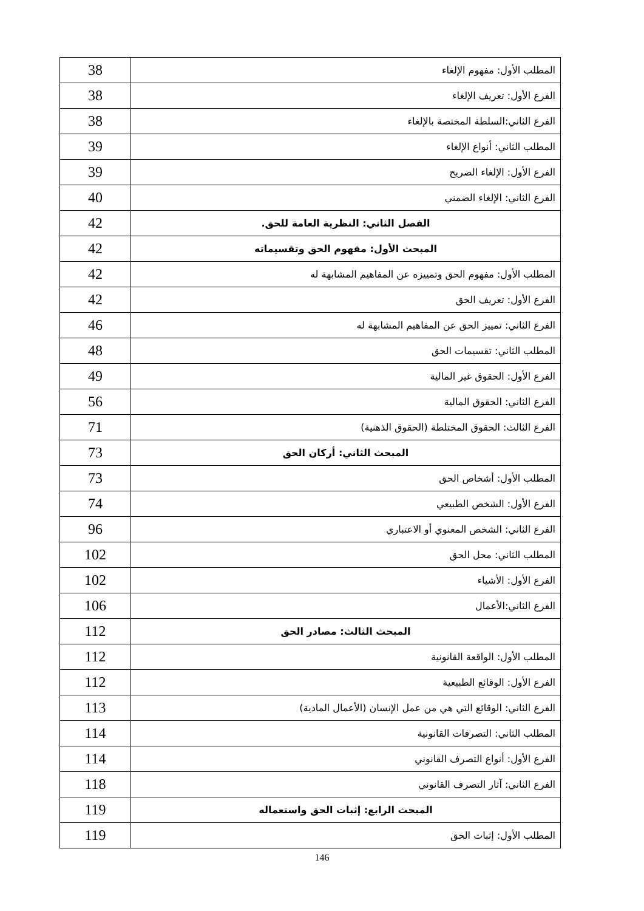| المطلب الأول: مفهوم الإلغاء | 38 |
| الفرع الأول: تعريف الإلغاء | 38 |
| الفرع الثاني:السلطة المختصة بالإلغاء | 38 |
| المطلب الثاني: أنواع الإلغاء | 39 |
| الفرع الأول: الإلغاء الصريح | 39 |
| الفرع الثاني: الإلغاء الضمني | 40 |
| الفصل الثاني: النظرية العامة للحق. | 42 |
| المبحث الأول: مفهوم الحق وتقسيماته | 42 |
| المطلب الأول: مفهوم الحق وتمييزه عن المفاهيم المشابهة له | 42 |
| الفرع الأول: تعريف الحق | 42 |
| الفرع الثاني: تمييز الحق عن المفاهيم المشابهة له | 46 |
| المطلب الثاني: تقسيمات الحق | 48 |
| الفرع الأول: الحقوق غير المالية | 49 |
| الفرع الثاني: الحقوق المالية | 56 |
| الفرع الثالث: الحقوق المختلطة (الحقوق الذهنية) | 71 |
| المبحث الثاني: أركان الحق | 73 |
| المطلب الأول: أشخاص الحق | 73 |
| الفرع الأول: الشخص الطبيعي | 74 |
| الفرع الثاني: الشخص المعنوي أو الاعتباري | 96 |
| المطلب الثاني: محل الحق | 102 |
| الفرع الأول: الأشياء | 102 |
| الفرع الثاني:الأعمال | 106 |
| المبحث الثالث: مصادر الحق | 112 |
| المطلب الأول: الواقعة القانونية | 112 |
| الفرع الأول: الوقائع الطبيعية | 112 |
| الفرع الثاني: الوقائع التي هي من عمل الإنسان (الأعمال المادية) | 113 |
| المطلب الثاني: التصرفات القانونية | 114 |
| الفرع الأول: أنواع التصرف القانوني | 114 |
| الفرع الثاني: آثار التصرف القانوني | 118 |
| المبحث الرابع: إثبات الحق واستعماله | 119 |
| المطلب الأول: إثبات الحق | 119 |
146